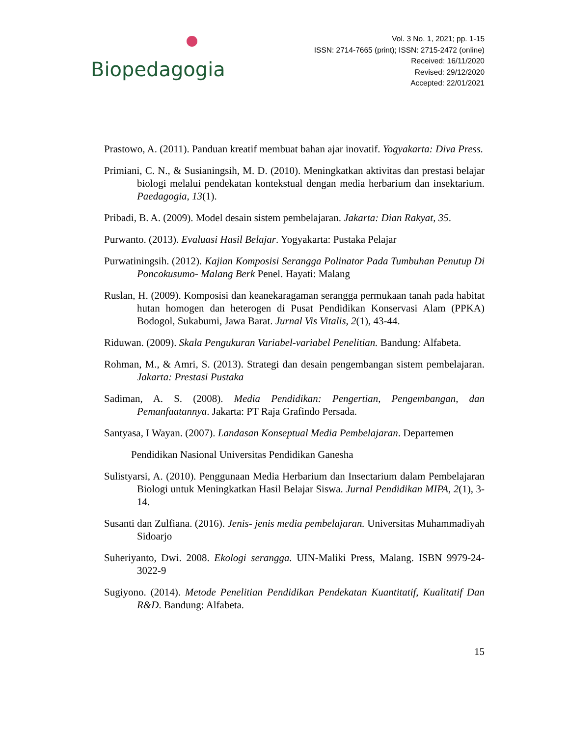Biopedagogia
Vol. 3 No. 1, 2021; pp. 1-15
ISSN: 2714-7665 (print); ISSN: 2715-2472 (online)
Received: 16/11/2020
Revised: 29/12/2020
Accepted: 22/01/2021
Prastowo, A. (2011). Panduan kreatif membuat bahan ajar inovatif. Yogyakarta: Diva Press.
Primiani, C. N., & Susianingsih, M. D. (2010). Meningkatkan aktivitas dan prestasi belajar biologi melalui pendekatan kontekstual dengan media herbarium dan insektarium. Paedagogia, 13(1).
Pribadi, B. A. (2009). Model desain sistem pembelajaran. Jakarta: Dian Rakyat, 35.
Purwanto. (2013). Evaluasi Hasil Belajar. Yogyakarta: Pustaka Pelajar
Purwatiningsih. (2012). Kajian Komposisi Serangga Polinator Pada Tumbuhan Penutup Di Poncokusumo- Malang Berk Penel. Hayati: Malang
Ruslan, H. (2009). Komposisi dan keanekaragaman serangga permukaan tanah pada habitat hutan homogen dan heterogen di Pusat Pendidikan Konservasi Alam (PPKA) Bodogol, Sukabumi, Jawa Barat. Jurnal Vis Vitalis, 2(1), 43-44.
Riduwan. (2009). Skala Pengukuran Variabel-variabel Penelitian. Bandung: Alfabeta.
Rohman, M., & Amri, S. (2013). Strategi dan desain pengembangan sistem pembelajaran. Jakarta: Prestasi Pustaka
Sadiman, A. S. (2008). Media Pendidikan: Pengertian, Pengembangan, dan Pemanfaatannya. Jakarta: PT Raja Grafindo Persada.
Santyasa, I Wayan. (2007). Landasan Konseptual Media Pembelajaran. Departemen
Pendidikan Nasional Universitas Pendidikan Ganesha
Sulistyarsi, A. (2010). Penggunaan Media Herbarium dan Insectarium dalam Pembelajaran Biologi untuk Meningkatkan Hasil Belajar Siswa. Jurnal Pendidikan MIPA, 2(1), 3-14.
Susanti dan Zulfiana. (2016). Jenis- jenis media pembelajaran. Universitas Muhammadiyah Sidoarjo
Suheriyanto, Dwi. 2008. Ekologi serangga. UIN-Maliki Press, Malang. ISBN 9979-24-3022-9
Sugiyono. (2014). Metode Penelitian Pendidikan Pendekatan Kuantitatif, Kualitatif Dan R&D. Bandung: Alfabeta.
15